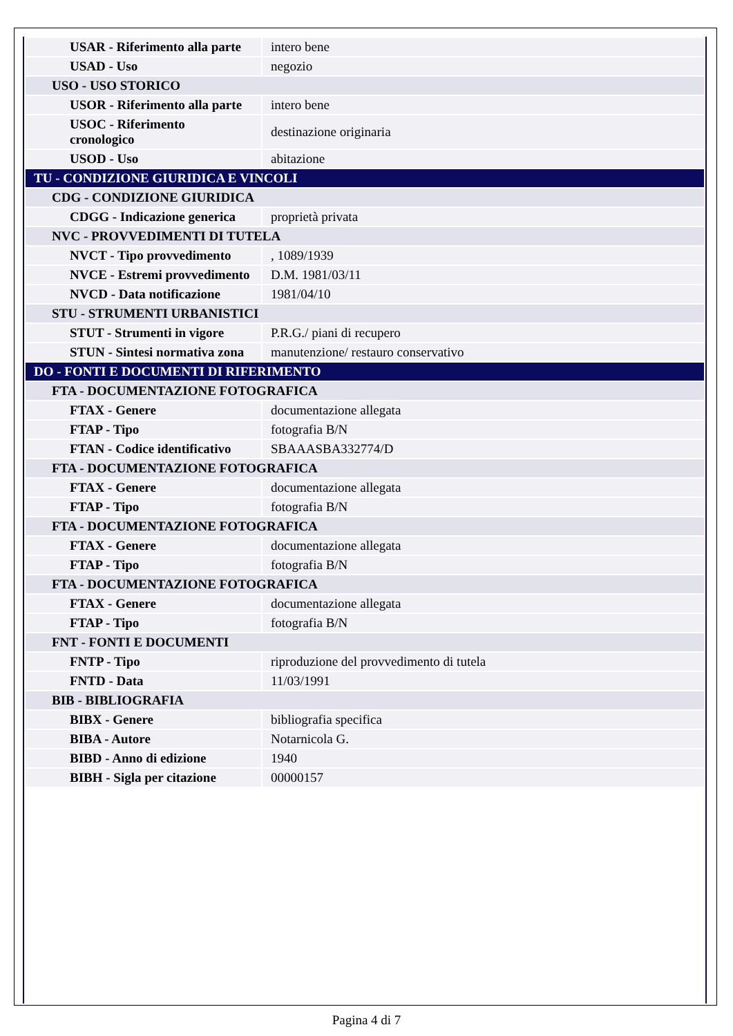| USAR - Riferimento alla parte | intero bene |
| USAD - Uso | negozio |
| USO - USO STORICO | |
| USOR - Riferimento alla parte | intero bene |
| USOC - Riferimento cronologico | destinazione originaria |
| USOD - Uso | abitazione |
| TU - CONDIZIONE GIURIDICA E VINCOLI | |
| CDG - CONDIZIONE GIURIDICA | |
| CDGG - Indicazione generica | proprietà privata |
| NVC - PROVVEDIMENTI DI TUTELA | |
| NVCT - Tipo provvedimento | , 1089/1939 |
| NVCE - Estremi provvedimento | D.M. 1981/03/11 |
| NVCD - Data notificazione | 1981/04/10 |
| STU - STRUMENTI URBANISTICI | |
| STUT - Strumenti in vigore | P.R.G./ piani di recupero |
| STUN - Sintesi normativa zona | manutenzione/ restauro conservativo |
| DO - FONTI E DOCUMENTI DI RIFERIMENTO | |
| FTA - DOCUMENTAZIONE FOTOGRAFICA | |
| FTAX - Genere | documentazione allegata |
| FTAP - Tipo | fotografia B/N |
| FTAN - Codice identificativo | SBAAASBA332774/D |
| FTA - DOCUMENTAZIONE FOTOGRAFICA | |
| FTAX - Genere | documentazione allegata |
| FTAP - Tipo | fotografia B/N |
| FTA - DOCUMENTAZIONE FOTOGRAFICA | |
| FTAX - Genere | documentazione allegata |
| FTAP - Tipo | fotografia B/N |
| FTA - DOCUMENTAZIONE FOTOGRAFICA | |
| FTAX - Genere | documentazione allegata |
| FTAP - Tipo | fotografia B/N |
| FNT - FONTI E DOCUMENTI | |
| FNTP - Tipo | riproduzione del provvedimento di tutela |
| FNTD - Data | 11/03/1991 |
| BIB - BIBLIOGRAFIA | |
| BIBX - Genere | bibliografia specifica |
| BIBA - Autore | Notarnicola G. |
| BIBD - Anno di edizione | 1940 |
| BIBH - Sigla per citazione | 00000157 |
Pagina 4 di 7